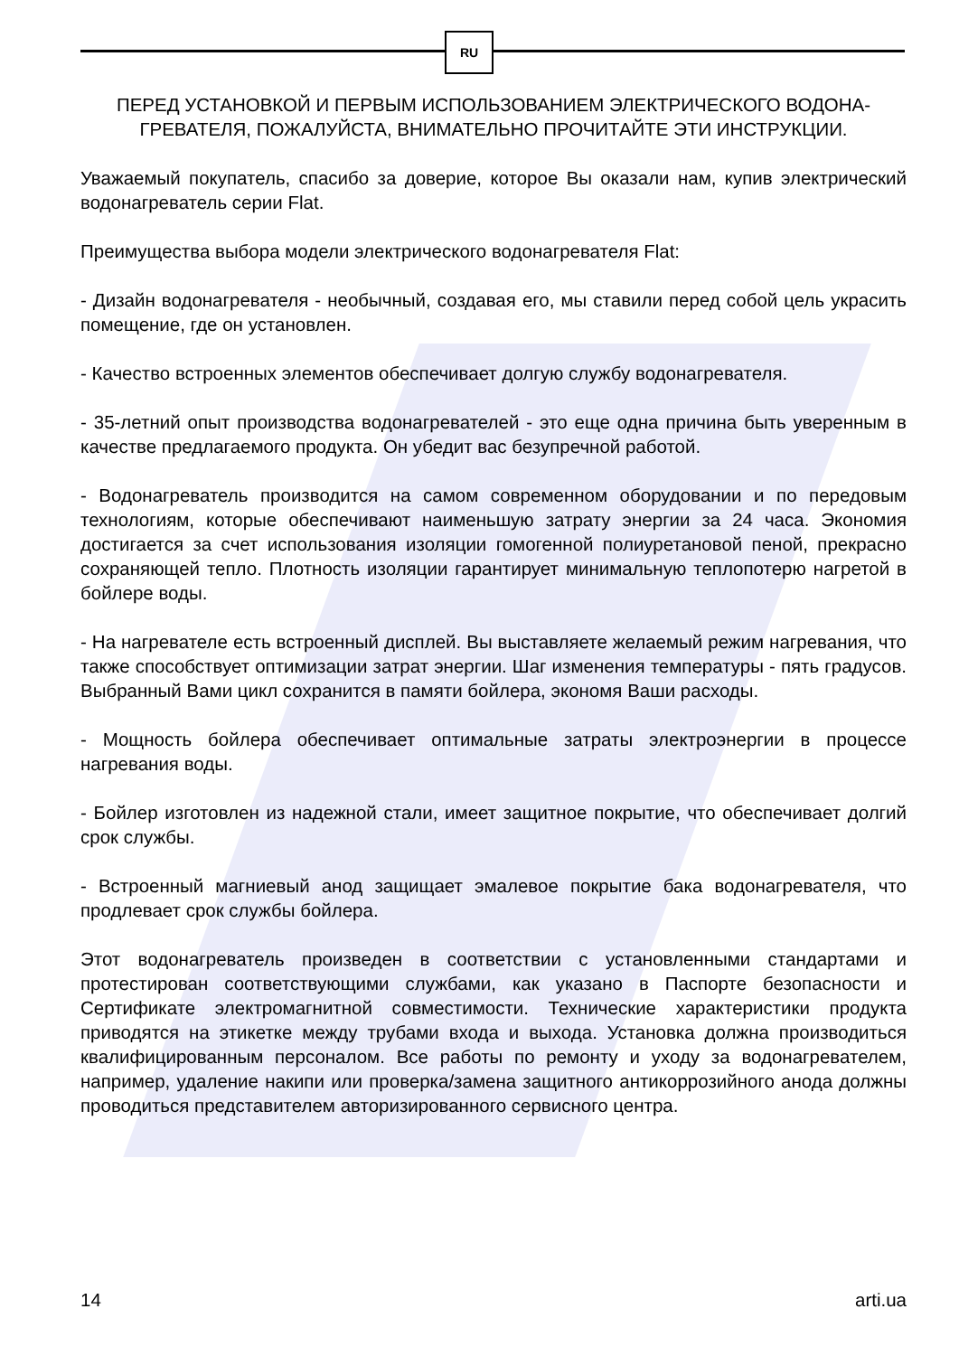RU
ПЕРЕД УСТАНОВКОЙ И ПЕРВЫМ ИСПОЛЬЗОВАНИЕМ ЭЛЕКТРИЧЕСКОГО ВОДОНА-ГРЕВАТЕЛЯ, ПОЖАЛУЙСТА, ВНИМАТЕЛЬНО ПРОЧИТАЙТЕ ЭТИ ИНСТРУКЦИИ.
Уважаемый покупатель, спасибо за доверие, которое Вы оказали нам, купив электрический водонагреватель серии Flat.
Преимущества выбора модели электрического водонагревателя Flat:
- Дизайн водонагревателя - необычный, создавая его, мы ставили перед собой цель украсить помещение, где он установлен.
- Качество встроенных элементов обеспечивает долгую службу водонагревателя.
- 35-летний опыт производства водонагревателей - это еще одна причина быть уверенным в качестве предлагаемого продукта. Он убедит вас безупречной работой.
- Водонагреватель производится на самом современном оборудовании и по передовым технологиям, которые обеспечивают наименьшую затрату энергии за 24 часа. Экономия достигается за счет использования изоляции гомогенной полиуретановой пеной, прекрасно сохраняющей тепло. Плотность изоляции гарантирует минимальную теплопотерю нагретой в бойлере воды.
- На нагревателе есть встроенный дисплей. Вы выставляете желаемый режим нагревания, что также способствует оптимизации затрат энергии. Шаг изменения температуры - пять градусов. Выбранный Вами цикл сохранится в памяти бойлера, экономя Ваши расходы.
- Мощность бойлера обеспечивает оптимальные затраты электроэнергии в процессе нагревания воды.
- Бойлер изготовлен из надежной стали, имеет защитное покрытие, что обеспечивает долгий срок службы.
- Встроенный магниевый анод защищает эмалевое покрытие бака водонагревателя, что продлевает срок службы бойлера.
Этот водонагреватель произведен в соответствии с установленными стандартами и протестирован соответствующими службами, как указано в Паспорте безопасности и Сертификате электромагнитной совместимости. Технические характеристики продукта приводятся на этикетке между трубами входа и выхода. Установка должна производиться квалифицированным персоналом. Все работы по ремонту и уходу за водонагревателем, например, удаление накипи или проверка/замена защитного антикоррозийного анода должны проводиться представителем авторизированного сервисного центра.
14 arti.ua